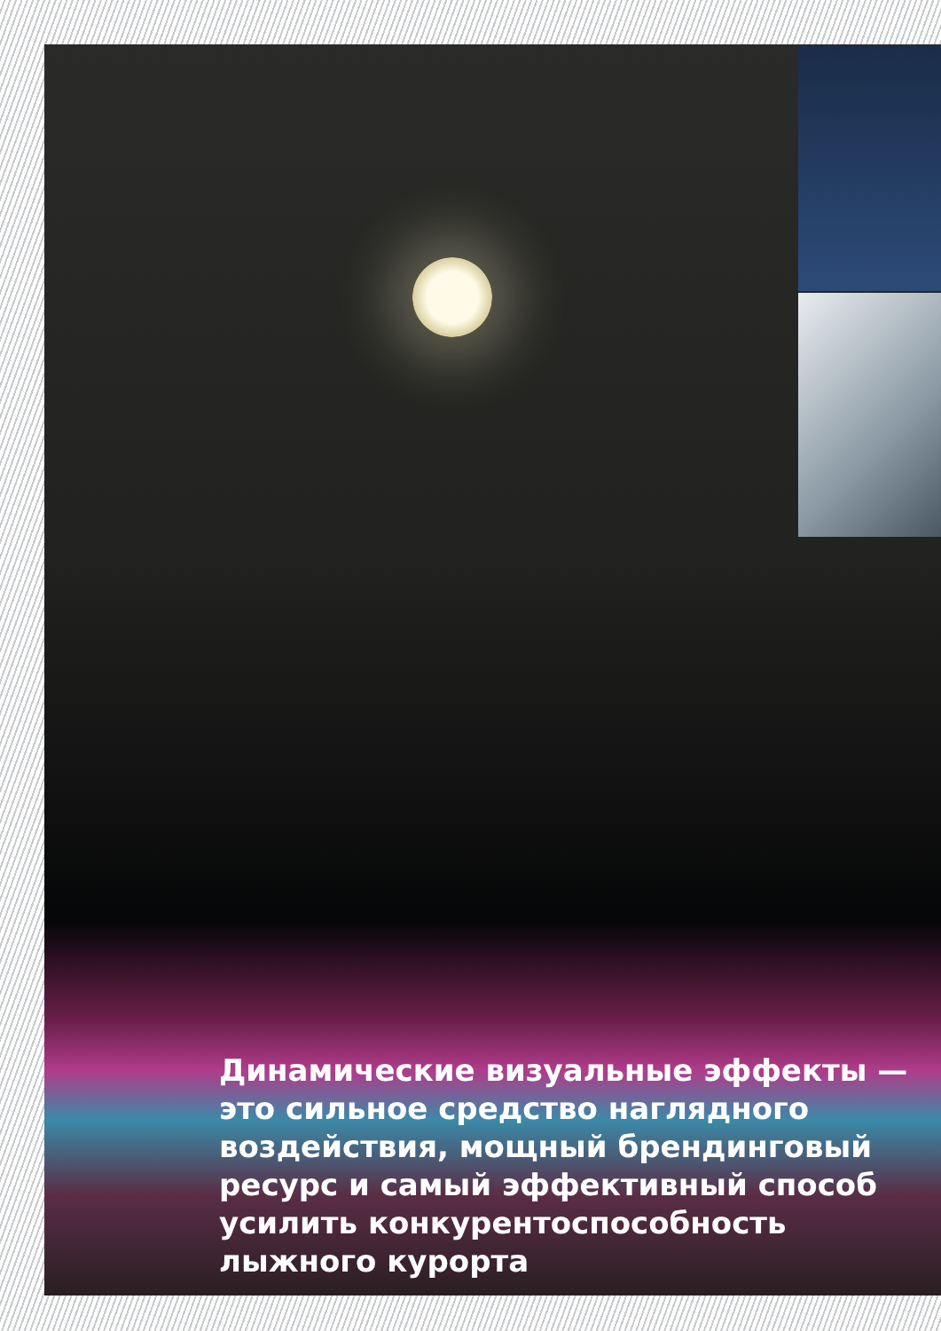Динамические визуальные эффекты — это сильное средство наглядного воздействия, мощный брендинговый ресурс и самый эффективный способ усилить конкурентоспособность лыжного курорта